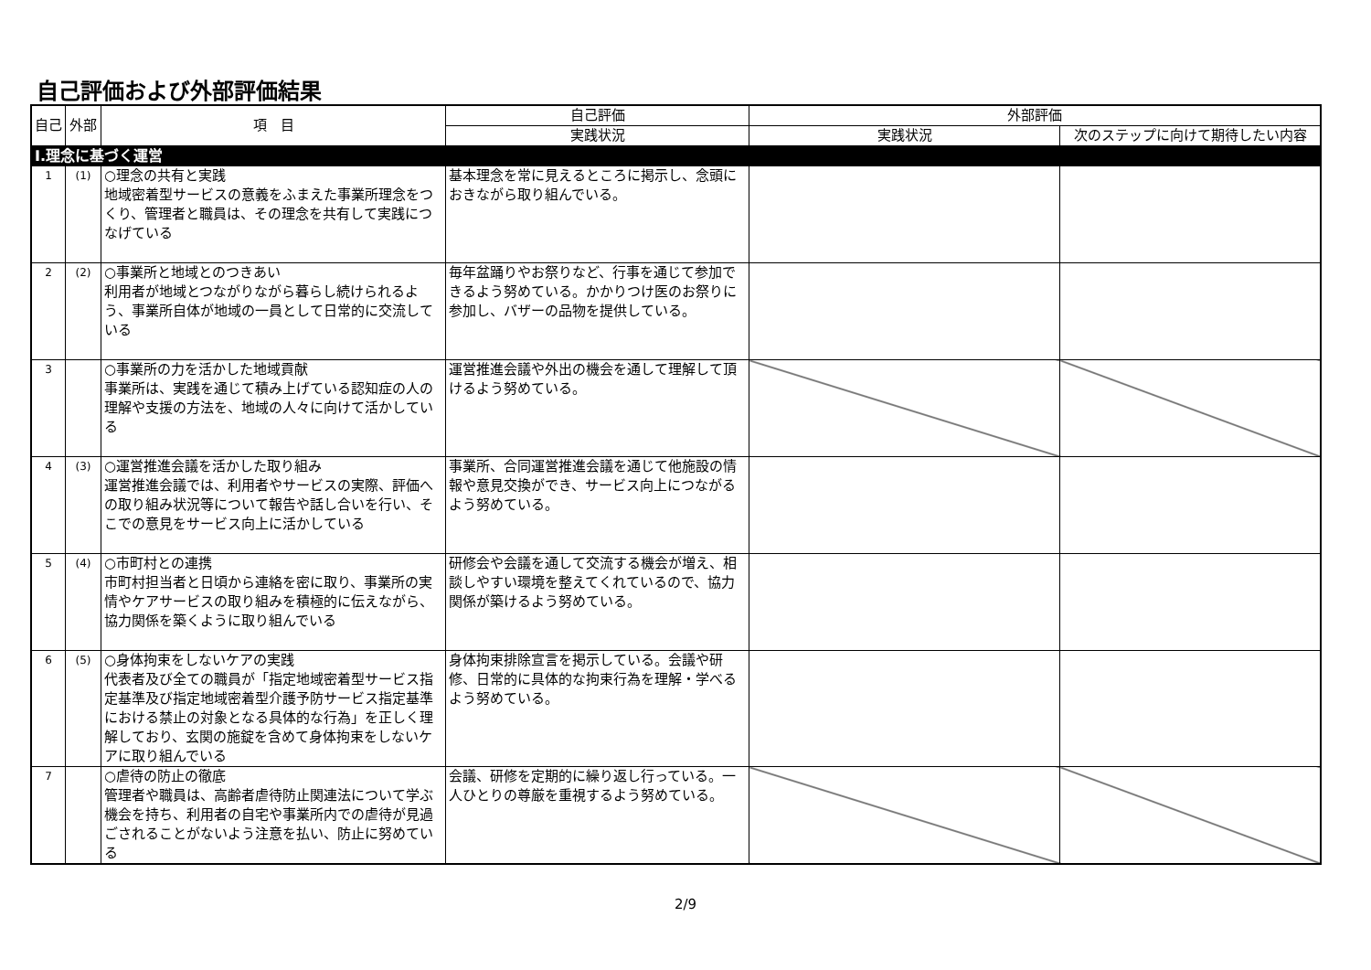自己評価および外部評価結果
| 自己 | 外部 | 項 目 | 自己評価 | 外部評価 | |
| --- | --- | --- | --- | --- | --- |
| | | | 実践状況 | 実践状況 | 次のステップに向けて期待したい内容 |
| Ⅰ.理念に基づく運営 | | | | | |
| 1 | (1) | ○理念の共有と実践 地域密着型サービスの意義をふまえた事業所理念をつくり、管理者と職員は、その理念を共有して実践につなげている | 基本理念を常に見えるところに掲示し、念頭におきながら取り組んでいる。 | | |
| 2 | (2) | ○事業所と地域とのつきあい 利用者が地域とつながりながら暮らし続けられるよう、事業所自体が地域の一員として日常的に交流している | 毎年盆踊りやお祭りなど、行事を通じて参加できるよう努めている。かかりつけ医のお祭りに参加し、バザーの品物を提供している。 | | |
| 3 | | ○事業所の力を活かした地域貢献 事業所は、実践を通じて積み上げている認知症の人の理解や支援の方法を、地域の人々に向けて活かしている | 運営推進会議や外出の機会を通して理解して頂けるよう努めている。 | | |
| 4 | (3) | ○運営推進会議を活かした取り組み 運営推進会議では、利用者やサービスの実際、評価への取り組み状況等について報告や話し合いを行い、そこでの意見をサービス向上に活かしている | 事業所、合同運営推進会議を通じて他施設の情報や意見交換ができ、サービス向上につながるよう努めている。 | | |
| 5 | (4) | ○市町村との連携 市町村担当者と日頃から連絡を密に取り、事業所の実情やケアサービスの取り組みを積極的に伝えながら、協力関係を築くように取り組んでいる | 研修会や会議を通して交流する機会が増え、相談しやすい環境を整えてくれているので、協力関係が築けるよう努めている。 | | |
| 6 | (5) | ○身体拘束をしないケアの実践 代表者及び全ての職員が「指定地域密着型サービス指定基準及び指定地域密着型介護予防サービス指定基準における禁止の対象となる具体的な行為」を正しく理解しており、玄関の施錠を含めて身体拘束をしないケアに取り組んでいる | 身体拘束排除宣言を掲示している。会議や研修、日常的に具体的な拘束行為を理解・学べるよう努めている。 | | |
| 7 | | ○虐待の防止の徹底 管理者や職員は、高齢者虐待防止関連法について学ぶ機会を持ち、利用者の自宅や事業所内での虐待が見過ごされることがないよう注意を払い、防止に努めている | 会議、研修を定期的に繰り返し行っている。一人ひとりの尊厳を重視するよう努めている。 | | |
2/9